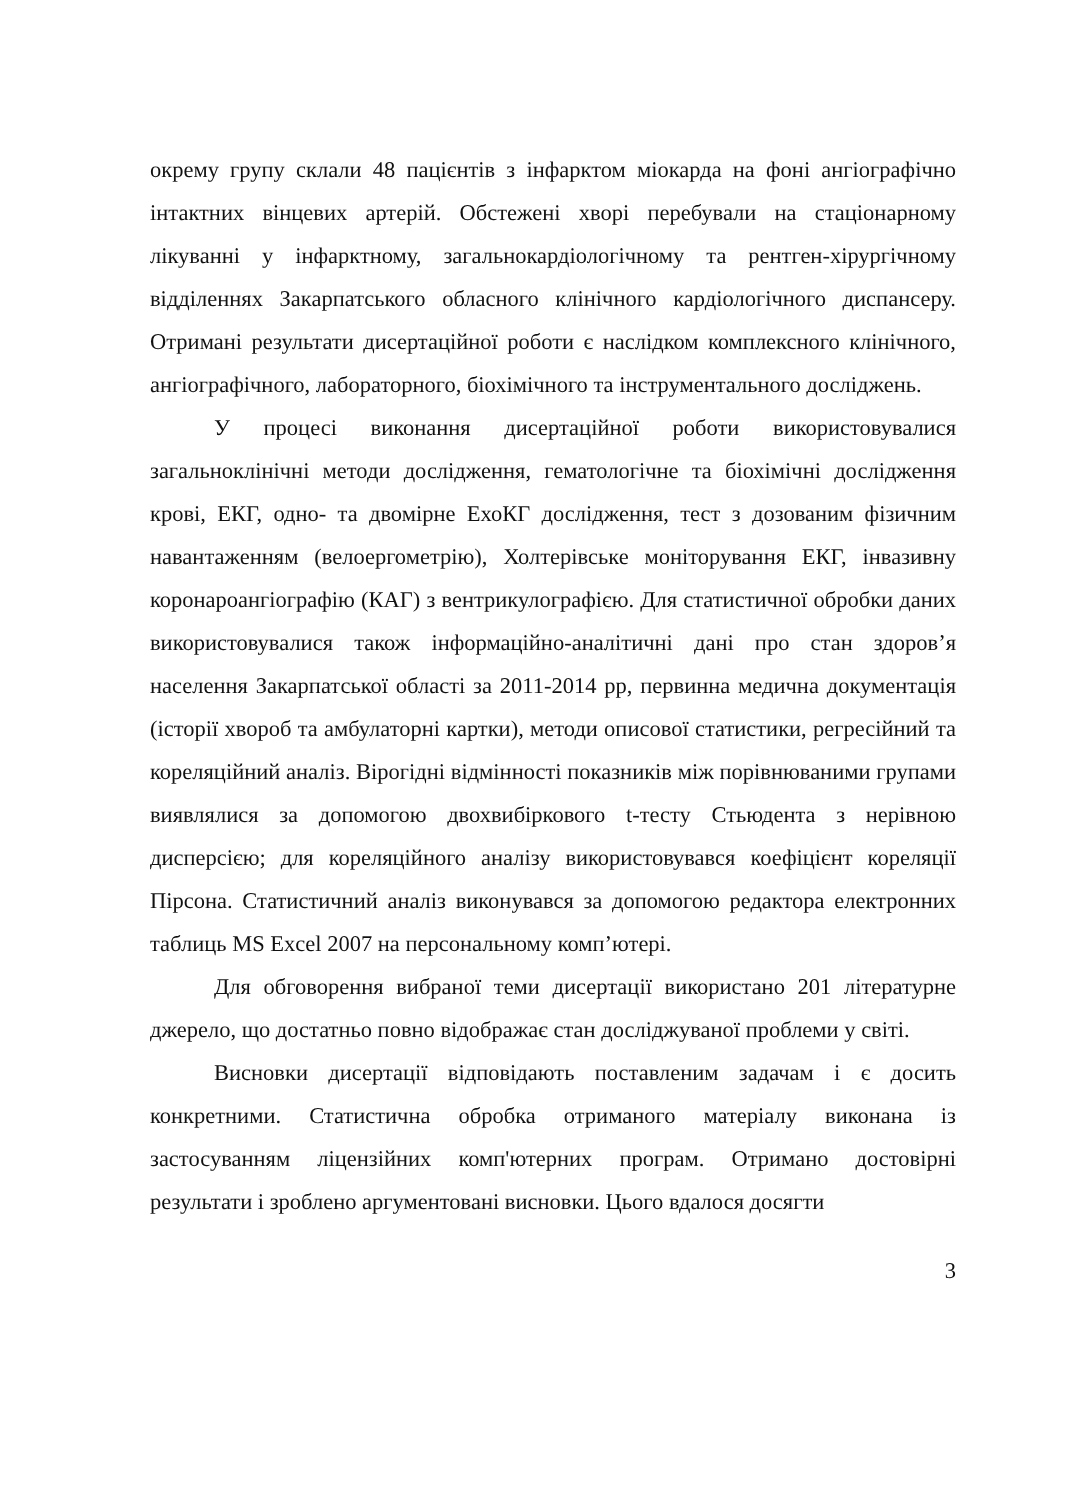окрему групу склали 48 пацієнтів з інфарктом міокарда на фоні ангіографічно інтактних вінцевих артерій. Обстежені хворі перебували на стаціонарному лікуванні у інфарктному, загальнокардіологічному та рентген-хірургічному відділеннях Закарпатського обласного клінічного кардіологічного диспансеру. Отримані результати дисертаційної роботи є наслідком комплексного клінічного, ангіографічного, лабораторного, біохімічного та інструментального досліджень.
У процесі виконання дисертаційної роботи використовувалися загальноклінічні методи дослідження, гематологічне та біохімічні дослідження крові, ЕКГ, одно- та двомірне ЕхоКГ дослідження, тест з дозованим фізичним навантаженням (велоергометрію), Холтерівське моніторування ЕКГ, інвазивну коронароангіографію (КАГ) з вентрикулографією. Для статистичної обробки даних використовувалися також інформаційно-аналітичні дані про стан здоров’я населення Закарпатської області за 2011-2014 рр, первинна медична документація (історії хвороб та амбулаторні картки), методи описової статистики, регресійний та кореляційний аналіз. Вірогідні відмінності показників між порівнюваними групами виявлялися за допомогою двохвибіркового t-тесту Стьюдента з нерівною дисперсією; для кореляційного аналізу використовувався коефіцієнт кореляції Пірсона. Статистичний аналіз виконувався за допомогою редактора електронних таблиць MS Excel 2007 на персональному комп’ютері.
Для обговорення вибраної теми дисертації використано 201 літературне джерело, що достатньо повно відображає стан досліджуваної проблеми у світі.
Висновки дисертації відповідають поставленим задачам і є досить конкретними. Статистична обробка отриманого матеріалу виконана із застосуванням ліцензійних комп'ютерних програм. Отримано достовірні результати і зроблено аргументовані висновки. Цього вдалося досягти
3